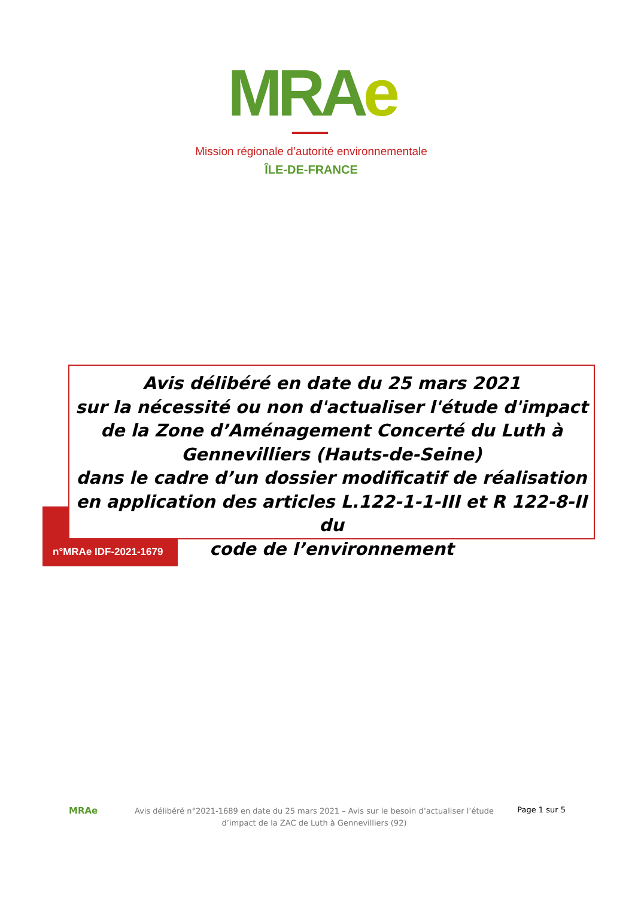MRAe
Mission régionale d’autorité environnementale
ÎLE-DE-FRANCE
Avis délibéré en date du 25 mars 2021
sur la nécessité ou non d'actualiser l'étude d'impact
de la Zone d’Aménagement Concerté du Luth à
Gennevilliers (Hauts-de-Seine)
dans le cadre d’un dossier modificatif de réalisation
en application des articles L.122-1-1-III et R 122-8-II du
code de l’environnement
n°MRAe IDF-2021-1679
MRAe
Avis délibéré n°2021-1689 en date du 25 mars 2021 – Avis sur le besoin d’actualiser l’étude d’impact de la ZAC de Luth à Gennevilliers (92)
Page 1 sur 5